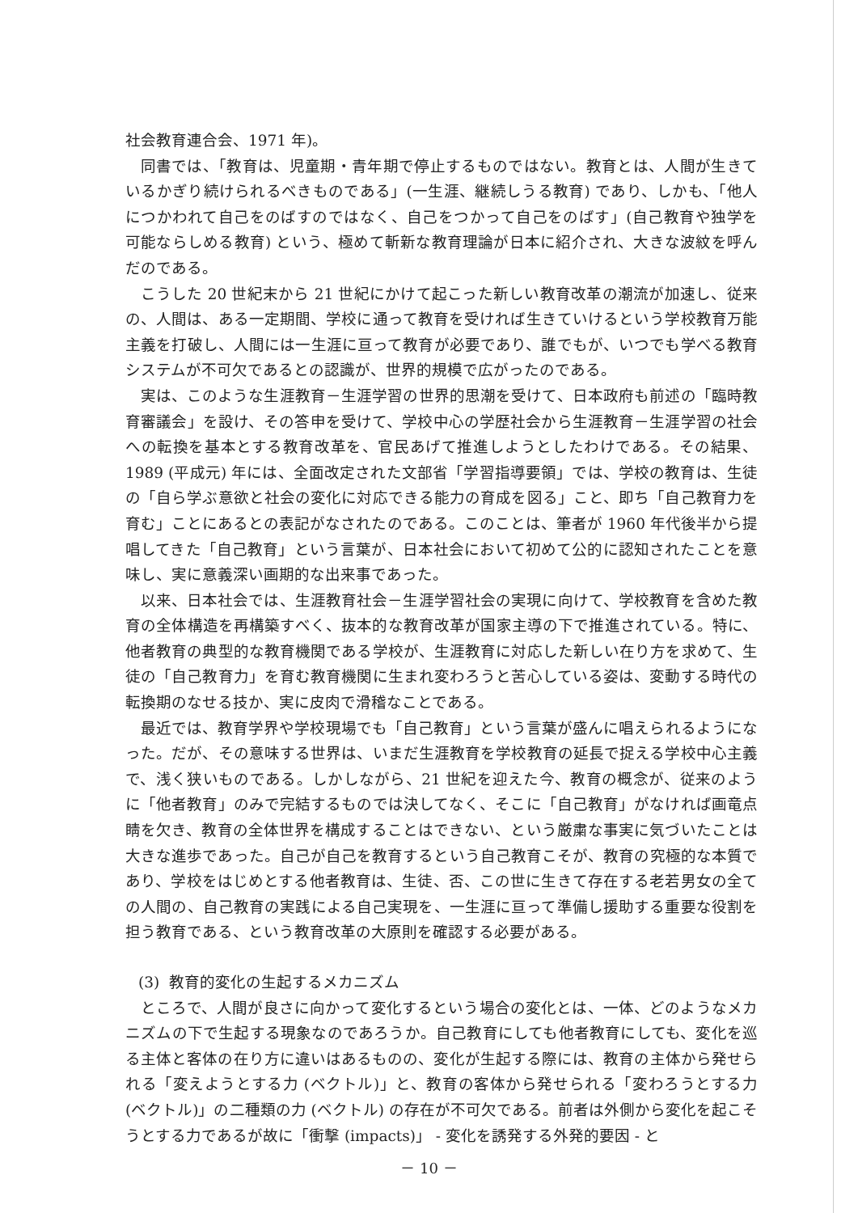社会教育連合会、1971 年)。
同書では、「教育は、児童期・青年期で停止するものではない。教育とは、人間が生きているかぎり続けられるべきものである」(一生涯、継続しうる教育) であり、しかも、「他人につかわれて自己をのばすのではなく、自己をつかって自己をのばす」(自己教育や独学を可能ならしめる教育) という、極めて斬新な教育理論が日本に紹介され、大きな波紋を呼んだのである。
こうした 20 世紀末から 21 世紀にかけて起こった新しい教育改革の潮流が加速し、従来の、人間は、ある一定期間、学校に通って教育を受ければ生きていけるという学校教育万能主義を打破し、人間には一生涯に亘って教育が必要であり、誰でもが、いつでも学べる教育システムが不可欠であるとの認識が、世界的規模で広がったのである。
実は、このような生涯教育－生涯学習の世界的思潮を受けて、日本政府も前述の「臨時教育審議会」を設け、その答申を受けて、学校中心の学歴社会から生涯教育－生涯学習の社会への転換を基本とする教育改革を、官民あげて推進しようとしたわけである。その結果、1989 (平成元) 年には、全面改定された文部省「学習指導要領」では、学校の教育は、生徒の「自ら学ぶ意欲と社会の変化に対応できる能力の育成を図る」こと、即ち「自己教育力を育む」ことにあるとの表記がなされたのである。このことは、筆者が 1960 年代後半から提唱してきた「自己教育」という言葉が、日本社会において初めて公的に認知されたことを意味し、実に意義深い画期的な出来事であった。
以来、日本社会では、生涯教育社会－生涯学習社会の実現に向けて、学校教育を含めた教育の全体構造を再構築すべく、抜本的な教育改革が国家主導の下で推進されている。特に、他者教育の典型的な教育機関である学校が、生涯教育に対応した新しい在り方を求めて、生徒の「自己教育力」を育む教育機関に生まれ変わろうと苦心している姿は、変動する時代の転換期のなせる技か、実に皮肉で滑稽なことである。
最近では、教育学界や学校現場でも「自己教育」という言葉が盛んに唱えられるようになった。だが、その意味する世界は、いまだ生涯教育を学校教育の延長で捉える学校中心主義で、浅く狭いものである。しかしながら、21 世紀を迎えた今、教育の概念が、従来のように「他者教育」のみで完結するものでは決してなく、そこに「自己教育」がなければ画竜点睛を欠き、教育の全体世界を構成することはできない、という厳粛な事実に気づいたことは大きな進歩であった。自己が自己を教育するという自己教育こそが、教育の究極的な本質であり、学校をはじめとする他者教育は、生徒、否、この世に生きて存在する老若男女の全ての人間の、自己教育の実践による自己実現を、一生涯に亘って準備し援助する重要な役割を担う教育である、という教育改革の大原則を確認する必要がある。
(3) 教育的変化の生起するメカニズム
ところで、人間が良さに向かって変化するという場合の変化とは、一体、どのようなメカニズムの下で生起する現象なのであろうか。自己教育にしても他者教育にしても、変化を巡る主体と客体の在り方に違いはあるものの、変化が生起する際には、教育の主体から発せられる「変えようとする力 (ベクトル)」と、教育の客体から発せられる「変わろうとする力 (ベクトル)」の二種類の力 (ベクトル) の存在が不可欠である。前者は外側から変化を起こそうとする力であるが故に「衝撃 (impacts)」 - 変化を誘発する外発的要因 - と
－ 10 －